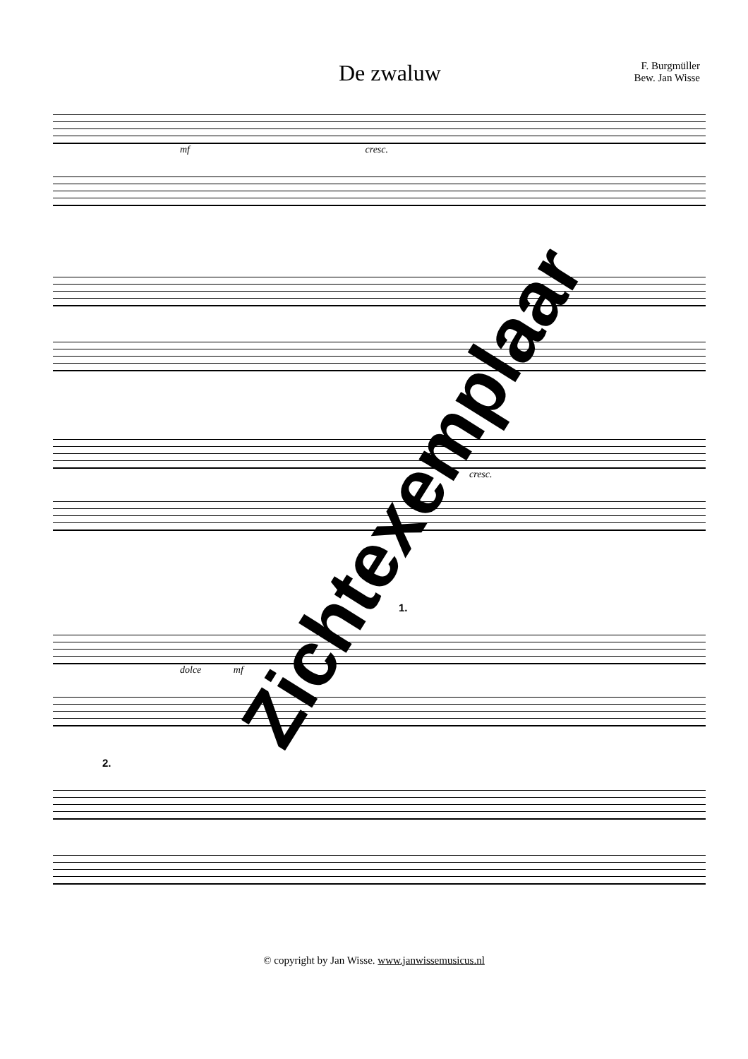De zwaluw
F. Burgmüller
Bew. Jan Wisse
mf cresc.
cresc.
1.
dolce mf
2.
© copyright by Jan Wisse. www.janwissemusicus.nl
Zichtexemplaar